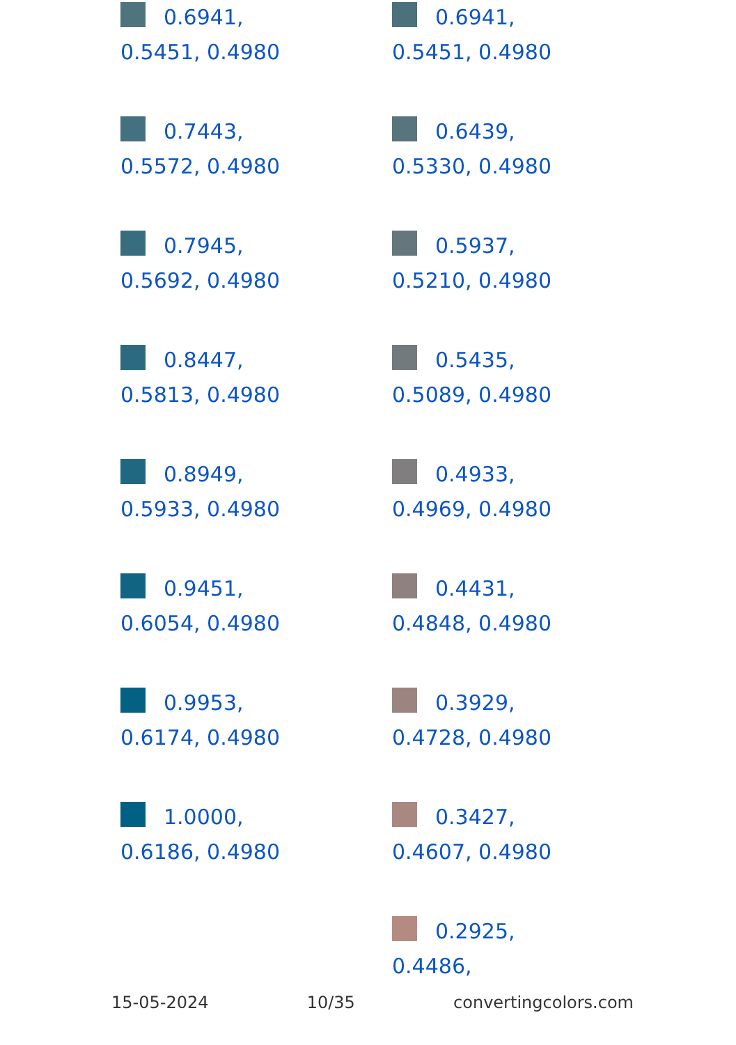0.6941, 0.5451, 0.4980
0.7443, 0.5572, 0.4980
0.7945, 0.5692, 0.4980
0.8447, 0.5813, 0.4980
0.8949, 0.5933, 0.4980
0.9451, 0.6054, 0.4980
0.9953, 0.6174, 0.4980
1.0000, 0.6186, 0.4980
0.6941, 0.5451, 0.4980
0.6439, 0.5330, 0.4980
0.5937, 0.5210, 0.4980
0.5435, 0.5089, 0.4980
0.4933, 0.4969, 0.4980
0.4431, 0.4848, 0.4980
0.3929, 0.4728, 0.4980
0.3427, 0.4607, 0.4980
0.2925, 0.4486,
15-05-2024 10/35 convertingcolors.com